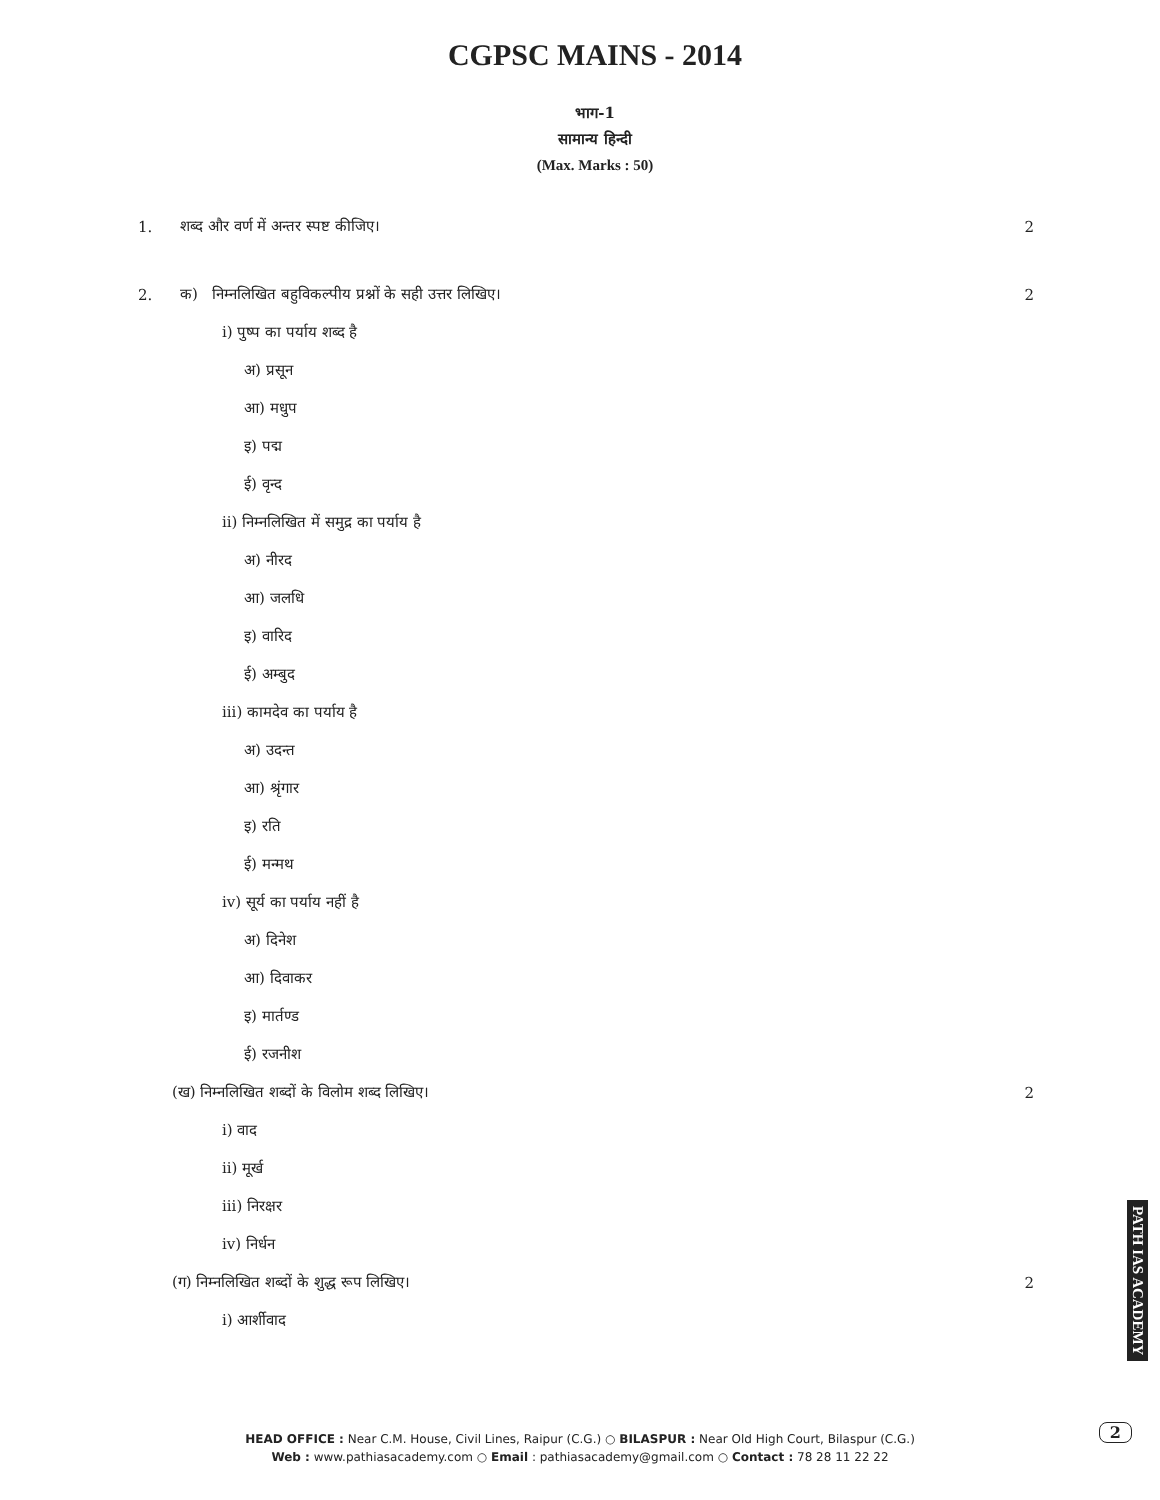CGPSC MAINS - 2014
भाग-1
सामान्य हिन्दी
(Max. Marks : 50)
1. शब्द और वर्ण में अन्तर स्पष्ट कीजिए। 2
2. क) निम्नलिखित बहुविकल्पीय प्रश्नों के सही उत्तर लिखिए। 2
i) पुष्प का पर्याय शब्द है
अ) प्रसून
आ) मधुप
इ) पद्म
ई) वृन्द
ii) निम्नलिखित में समुद्र का पर्याय है
अ) नीरद
आ) जलधि
इ) वारिद
ई) अम्बुद
iii) कामदेव का पर्याय है
अ) उदन्त
आ) श्रृंगार
इ) रति
ई) मन्मथ
iv) सूर्य का पर्याय नहीं है
अ) दिनेश
आ) दिवाकर
इ) मार्तण्ड
ई) रजनीश
(ख) निम्नलिखित शब्दों के विलोम शब्द लिखिए। 2
i) वाद
ii) मूर्ख
iii) निरक्षर
iv) निर्धन
(ग) निम्नलिखित शब्दों के शुद्ध रूप लिखिए। 2
i) आर्शीवाद
HEAD OFFICE : Near C.M. House, Civil Lines, Raipur (C.G.) ○ BILASPUR : Near Old High Court, Bilaspur (C.G.)
Web : www.pathiasacademy.com ○ Email : pathiasacademy@gmail.com ○ Contact : 78 28 11 22 22
PATH IAS ACADEMY
2